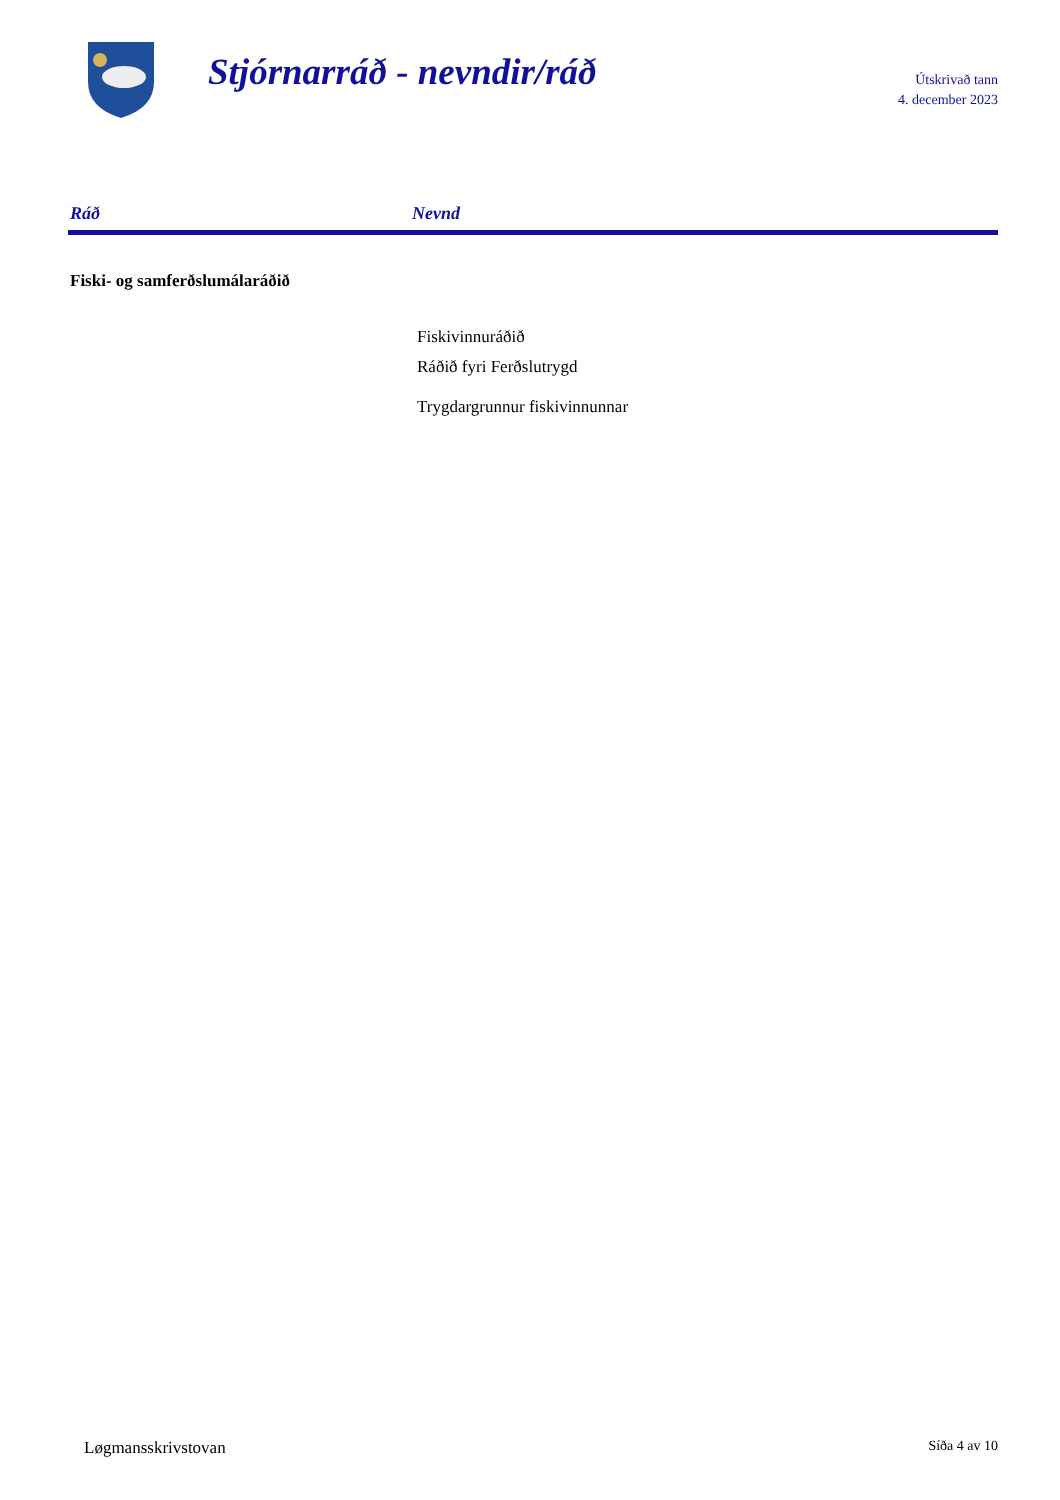Stjórnarráð - nevndir/ráð
Útskrivað tann
4. december 2023
| Ráð | Nevnd |
| --- | --- |
| Fiski- og samferðslumálaráðið | |
| | Fiskivinnuráðið |
| | Ráðið fyri Ferðslutrygd |
| | Trygdargrunnur fiskivinnunnar |
Løgmansskrivstovan Síða 4 av 10